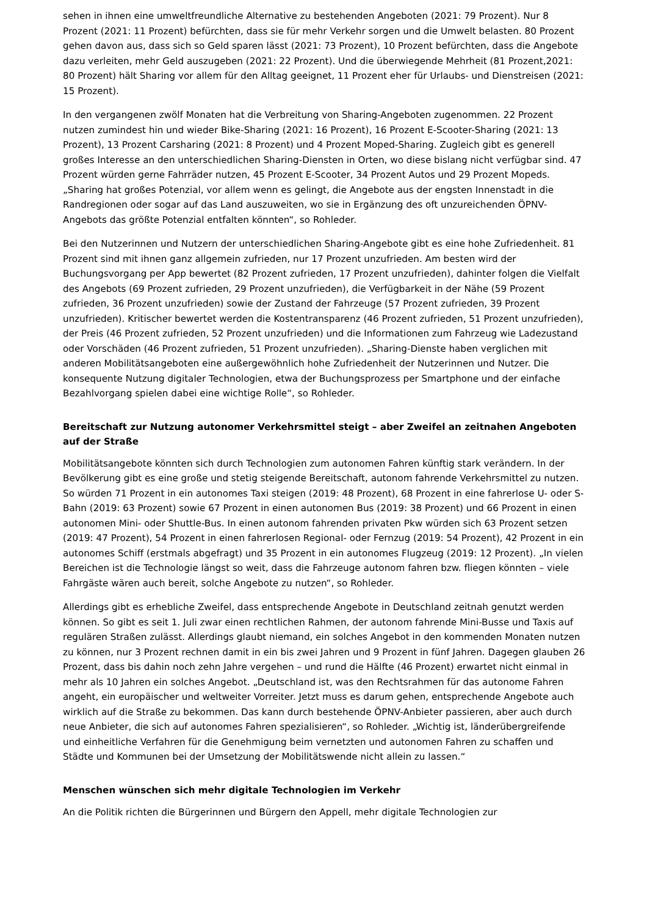sehen in ihnen eine umweltfreundliche Alternative zu bestehenden Angeboten (2021: 79 Prozent). Nur 8 Prozent (2021: 11 Prozent) befürchten, dass sie für mehr Verkehr sorgen und die Umwelt belasten. 80 Prozent gehen davon aus, dass sich so Geld sparen lässt (2021: 73 Prozent), 10 Prozent befürchten, dass die Angebote dazu verleiten, mehr Geld auszugeben (2021: 22 Prozent). Und die überwiegende Mehrheit (81 Prozent,2021: 80 Prozent) hält Sharing vor allem für den Alltag geeignet, 11 Prozent eher für Urlaubs- und Dienstreisen (2021: 15 Prozent).
In den vergangenen zwölf Monaten hat die Verbreitung von Sharing-Angeboten zugenommen. 22 Prozent nutzen zumindest hin und wieder Bike-Sharing (2021: 16 Prozent), 16 Prozent E-Scooter-Sharing (2021: 13 Prozent), 13 Prozent Carsharing (2021: 8 Prozent) und 4 Prozent Moped-Sharing. Zugleich gibt es generell großes Interesse an den unterschiedlichen Sharing-Diensten in Orten, wo diese bislang nicht verfügbar sind. 47 Prozent würden gerne Fahrräder nutzen, 45 Prozent E-Scooter, 34 Prozent Autos und 29 Prozent Mopeds. „Sharing hat großes Potenzial, vor allem wenn es gelingt, die Angebote aus der engsten Innenstadt in die Randregionen oder sogar auf das Land auszuweiten, wo sie in Ergänzung des oft unzureichenden ÖPNV-Angebots das größte Potenzial entfalten könnten“, so Rohleder.
Bei den Nutzerinnen und Nutzern der unterschiedlichen Sharing-Angebote gibt es eine hohe Zufriedenheit. 81 Prozent sind mit ihnen ganz allgemein zufrieden, nur 17 Prozent unzufrieden. Am besten wird der Buchungsvorgang per App bewertet (82 Prozent zufrieden, 17 Prozent unzufrieden), dahinter folgen die Vielfalt des Angebots (69 Prozent zufrieden, 29 Prozent unzufrieden), die Verfügbarkeit in der Nähe (59 Prozent zufrieden, 36 Prozent unzufrieden) sowie der Zustand der Fahrzeuge (57 Prozent zufrieden, 39 Prozent unzufrieden). Kritischer bewertet werden die Kostentransparenz (46 Prozent zufrieden, 51 Prozent unzufrieden), der Preis (46 Prozent zufrieden, 52 Prozent unzufrieden) und die Informationen zum Fahrzeug wie Ladezustand oder Vorschäden (46 Prozent zufrieden, 51 Prozent unzufrieden). „Sharing-Dienste haben verglichen mit anderen Mobilitätsangeboten eine außergewöhnlich hohe Zufriedenheit der Nutzerinnen und Nutzer. Die konsequente Nutzung digitaler Technologien, etwa der Buchungsprozess per Smartphone und der einfache Bezahlvorgang spielen dabei eine wichtige Rolle“, so Rohleder.
Bereitschaft zur Nutzung autonomer Verkehrsmittel steigt – aber Zweifel an zeitnahen Angeboten auf der Straße
Mobilitätsangebote könnten sich durch Technologien zum autonomen Fahren künftig stark verändern. In der Bevölkerung gibt es eine große und stetig steigende Bereitschaft, autonom fahrende Verkehrsmittel zu nutzen. So würden 71 Prozent in ein autonomes Taxi steigen (2019: 48 Prozent), 68 Prozent in eine fahrerlose U- oder S-Bahn (2019: 63 Prozent) sowie 67 Prozent in einen autonomen Bus (2019: 38 Prozent) und 66 Prozent in einen autonomen Mini- oder Shuttle-Bus. In einen autonom fahrenden privaten Pkw würden sich 63 Prozent setzen (2019: 47 Prozent), 54 Prozent in einen fahrerlosen Regional- oder Fernzug (2019: 54 Prozent), 42 Prozent in ein autonomes Schiff (erstmals abgefragt) und 35 Prozent in ein autonomes Flugzeug (2019: 12 Prozent). „In vielen Bereichen ist die Technologie längst so weit, dass die Fahrzeuge autonom fahren bzw. fliegen könnten – viele Fahrgäste wären auch bereit, solche Angebote zu nutzen“, so Rohleder.
Allerdings gibt es erhebliche Zweifel, dass entsprechende Angebote in Deutschland zeitnah genutzt werden können. So gibt es seit 1. Juli zwar einen rechtlichen Rahmen, der autonom fahrende Mini-Busse und Taxis auf regulären Straßen zulässt. Allerdings glaubt niemand, ein solches Angebot in den kommenden Monaten nutzen zu können, nur 3 Prozent rechnen damit in ein bis zwei Jahren und 9 Prozent in fünf Jahren. Dagegen glauben 26 Prozent, dass bis dahin noch zehn Jahre vergehen – und rund die Hälfte (46 Prozent) erwartet nicht einmal in mehr als 10 Jahren ein solches Angebot. „Deutschland ist, was den Rechtsrahmen für das autonome Fahren angeht, ein europäischer und weltweiter Vorreiter. Jetzt muss es darum gehen, entsprechende Angebote auch wirklich auf die Straße zu bekommen. Das kann durch bestehende ÖPNV-Anbieter passieren, aber auch durch neue Anbieter, die sich auf autonomes Fahren spezialisieren“, so Rohleder. „Wichtig ist, länderübergreifende und einheitliche Verfahren für die Genehmigung beim vernetzten und autonomen Fahren zu schaffen und Städte und Kommunen bei der Umsetzung der Mobilitätswende nicht allein zu lassen.“
Menschen wünschen sich mehr digitale Technologien im Verkehr
An die Politik richten die Bürgerinnen und Bürgern den Appell, mehr digitale Technologien zur